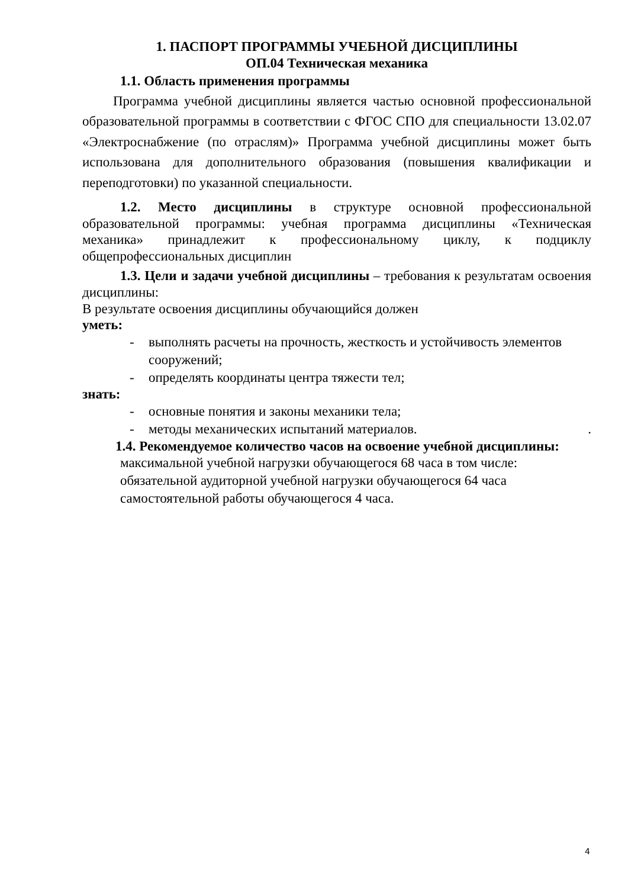1. ПАСПОРТ ПРОГРАММЫ УЧЕБНОЙ ДИСЦИПЛИНЫ
ОП.04 Техническая механика
1.1. Область применения программы
Программа учебной дисциплины является частью основной профессиональной образовательной программы в соответствии с ФГОС СПО для специальности 13.02.07 «Электроснабжение (по отраслям)» Программа учебной дисциплины может быть использована для дополнительного образования (повышения квалификации и переподготовки) по указанной специальности.
1.2. Место дисциплины в структуре основной профессиональной образовательной программы: учебная программа дисциплины «Техническая механика» принадлежит к профессиональному циклу, к подциклу общепрофессиональных дисциплин
1.3. Цели и задачи учебной дисциплины – требования к результатам освоения дисциплины:
В результате освоения дисциплины обучающийся должен
уметь:
- выполнять расчеты на прочность, жесткость и устойчивость элементов сооружений;
- определять координаты центра тяжести тел;
знать:
- основные понятия и законы механики тела;
- методы механических испытаний материалов. .
1.4. Рекомендуемое количество часов на освоение учебной дисциплины:
максимальной учебной нагрузки обучающегося 68 часа в том числе:
обязательной аудиторной учебной нагрузки обучающегося 64 часа
самостоятельной работы обучающегося 4 часа.
4